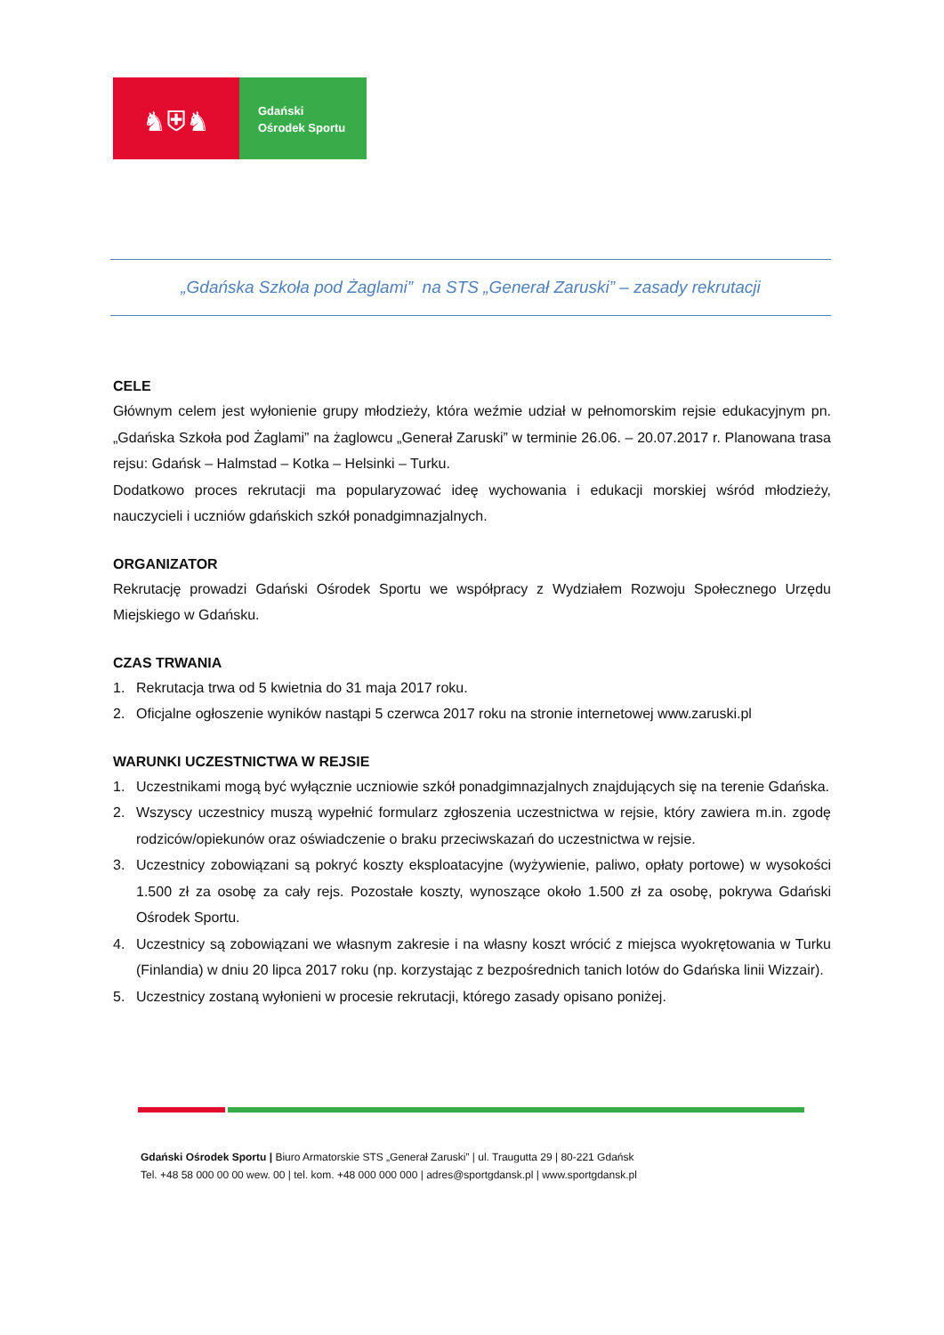♞⛨♞
Gdański
Ośrodek Sportu
„Gdańska Szkoła pod Żaglami” na STS „Generał Zaruski” – zasady rekrutacji
CELE
Głównym celem jest wyłonienie grupy młodzieży, która weźmie udział w pełnomorskim rejsie edukacyjnym pn. „Gdańska Szkoła pod Żaglami” na żaglowcu „Generał Zaruski” w terminie 26.06. – 20.07.2017 r. Planowana trasa rejsu: Gdańsk – Halmstad – Kotka – Helsinki – Turku.
Dodatkowo proces rekrutacji ma popularyzować ideę wychowania i edukacji morskiej wśród młodzieży, nauczycieli i uczniów gdańskich szkół ponadgimnazjalnych.
ORGANIZATOR
Rekrutację prowadzi Gdański Ośrodek Sportu we współpracy z Wydziałem Rozwoju Społecznego Urzędu Miejskiego w Gdańsku.
CZAS TRWANIA
1. Rekrutacja trwa od 5 kwietnia do 31 maja 2017 roku.
2. Oficjalne ogłoszenie wyników nastąpi 5 czerwca 2017 roku na stronie internetowej www.zaruski.pl
WARUNKI UCZESTNICTWA W REJSIE
1. Uczestnikami mogą być wyłącznie uczniowie szkół ponadgimnazjalnych znajdujących się na terenie Gdańska.
2. Wszyscy uczestnicy muszą wypełnić formularz zgłoszenia uczestnictwa w rejsie, który zawiera m.in. zgodę rodziców/opiekunów oraz oświadczenie o braku przeciwskazań do uczestnictwa w rejsie.
3. Uczestnicy zobowiązani są pokryć koszty eksploatacyjne (wyżywienie, paliwo, opłaty portowe) w wysokości 1.500 zł za osobę za cały rejs. Pozostałe koszty, wynoszące około 1.500 zł za osobę, pokrywa Gdański Ośrodek Sportu.
4. Uczestnicy są zobowiązani we własnym zakresie i na własny koszt wrócić z miejsca wyokrętowania w Turku (Finlandia) w dniu 20 lipca 2017 roku (np. korzystając z bezpośrednich tanich lotów do Gdańska linii Wizzair).
5. Uczestnicy zostaną wyłonieni w procesie rekrutacji, którego zasady opisano poniżej.
Gdański Ośrodek Sportu | Biuro Armatorskie STS „Generał Zaruski” | ul. Traugutta 29 | 80-221 Gdańsk
Tel. +48 58 000 00 00 wew. 00 | tel. kom. +48 000 000 000 | adres@sportgdansk.pl | www.sportgdansk.pl